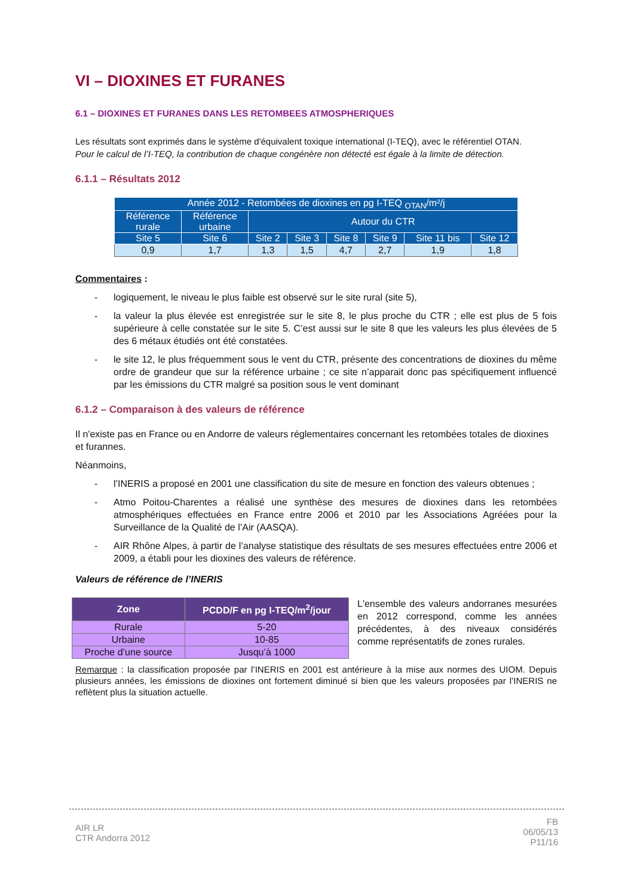VI – DIOXINES ET FURANES
6.1 – DIOXINES ET FURANES DANS LES RETOMBEES ATMOSPHERIQUES
Les résultats sont exprimés dans le système d'équivalent toxique international (I-TEQ), avec le référentiel OTAN.
Pour le calcul de l’I-TEQ, la contribution de chaque congénère non détecté est égale à la limite de détection.
6.1.1 – Résultats 2012
| Année 2012 - Retombées de dioxines en pg I-TEQ <sub>OTAN</sub>/m²/j | | | | | | | |
| --- | --- | --- | --- | --- | --- | --- | --- |
| Référence rurale | Référence urbaine | Autour du CTR | | | | | |
| Site 5 | Site 6 | Site 2 | Site 3 | Site 8 | Site 9 | Site 11 bis | Site 12 |
| 0,9 | 1,7 | 1,3 | 1,5 | 4,7 | 2,7 | 1,9 | 1,8 |
Commentaires :
- logiquement, le niveau le plus faible est observé sur le site rural (site 5),
- la valeur la plus élevée est enregistrée sur le site 8, le plus proche du CTR ; elle est plus de 5 fois supérieure à celle constatée sur le site 5. C’est aussi sur le site 8 que les valeurs les plus élevées de 5 des 6 métaux étudiés ont été constatées.
- le site 12, le plus fréquemment sous le vent du CTR, présente des concentrations de dioxines du même ordre de grandeur que sur la référence urbaine ; ce site n’apparait donc pas spécifiquement influencé par les émissions du CTR malgré sa position sous le vent dominant
6.1.2 – Comparaison à des valeurs de référence
Il n'existe pas en France ou en Andorre de valeurs réglementaires concernant les retombées totales de dioxines et furannes.
Néanmoins,
- l’INERIS a proposé en 2001 une classification du site de mesure en fonction des valeurs obtenues ;
- Atmo Poitou-Charentes a réalisé une synthèse des mesures de dioxines dans les retombées atmosphériques effectuées en France entre 2006 et 2010 par les Associations Agréées pour la Surveillance de la Qualité de l’Air (AASQA).
- AIR Rhône Alpes, à partir de l’analyse statistique des résultats de ses mesures effectuées entre 2006 et 2009, a établi pour les dioxines des valeurs de référence.
Valeurs de référence de l’INERIS
| Zone | PCDD/F en pg I-TEQ/m<sup>2</sup>/jour |
| --- | --- |
| Rurale | 5-20 |
| Urbaine | 10-85 |
| Proche d’une source | Jusqu’à 1000 |
L'ensemble des valeurs andorranes mesurées en 2012 correspond, comme les années précédentes, à des niveaux considérés comme représentatifs de zones rurales.
Remarque : la classification proposée par l’INERIS en 2001 est antérieure à la mise aux normes des UIOM. Depuis plusieurs années, les émissions de dioxines ont fortement diminué si bien que les valeurs proposées par l’INERIS ne reflètent plus la situation actuelle.
AIR LR
CTR Andorra 2012
FB
06/05/13
P11/16